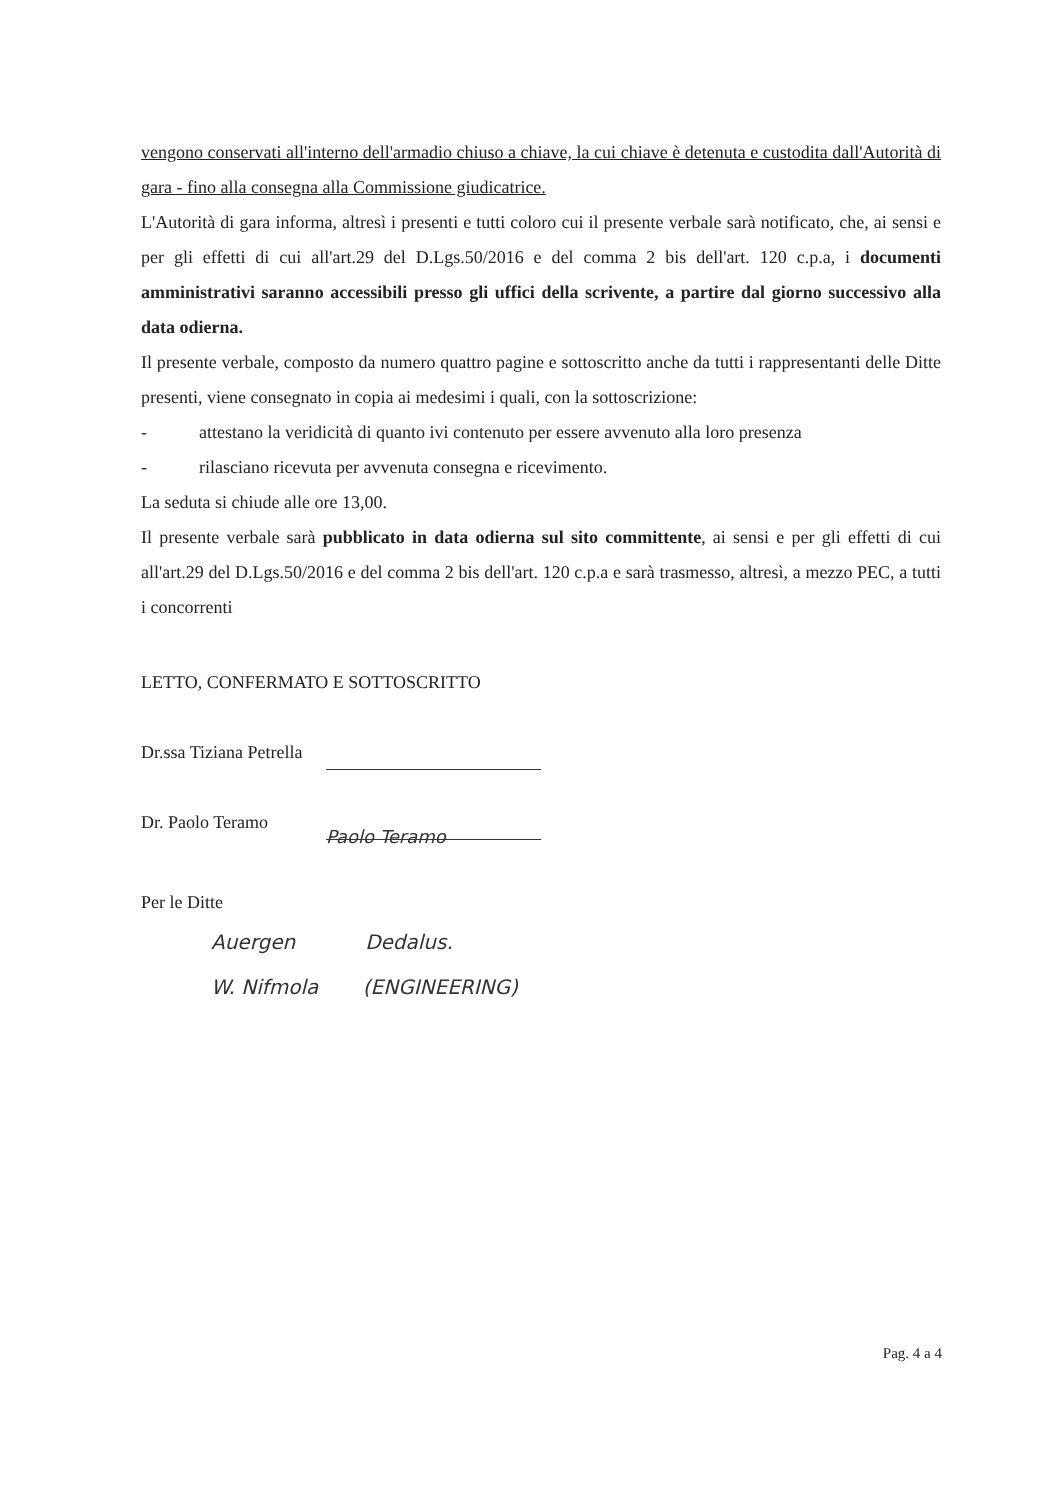vengono conservati all'interno dell'armadio chiuso a chiave, la cui chiave è detenuta e custodita dall'Autorità di gara - fino alla consegna alla Commissione giudicatrice.
L'Autorità di gara informa, altresì i presenti e tutti coloro cui il presente verbale sarà notificato, che, ai sensi e per gli effetti di cui all'art.29 del D.Lgs.50/2016 e del comma 2 bis dell'art. 120 c.p.a, i documenti amministrativi saranno accessibili presso gli uffici della scrivente, a partire dal giorno successivo alla data odierna.
Il presente verbale, composto da numero quattro pagine e sottoscritto anche da tutti i rappresentanti delle Ditte presenti, viene consegnato in copia ai medesimi i quali, con la sottoscrizione:
- attestano la veridicità di quanto ivi contenuto per essere avvenuto alla loro presenza
- rilasciano ricevuta per avvenuta consegna e ricevimento.
La seduta si chiude alle ore 13,00.
Il presente verbale sarà pubblicato in data odierna sul sito committente, ai sensi e per gli effetti di cui all'art.29 del D.Lgs.50/2016 e del comma 2 bis dell'art. 120 c.p.a e sarà trasmesso, altresì, a mezzo PEC, a tutti i concorrenti
LETTO, CONFERMATO E SOTTOSCRITTO
Dr.ssa Tiziana Petrella
Dr. Paolo Teramo Paolo Teramo
Per le Ditte
Auergen Dedalus.
W. Nifmola (ENGINEERING)
Pag. 4 a 4